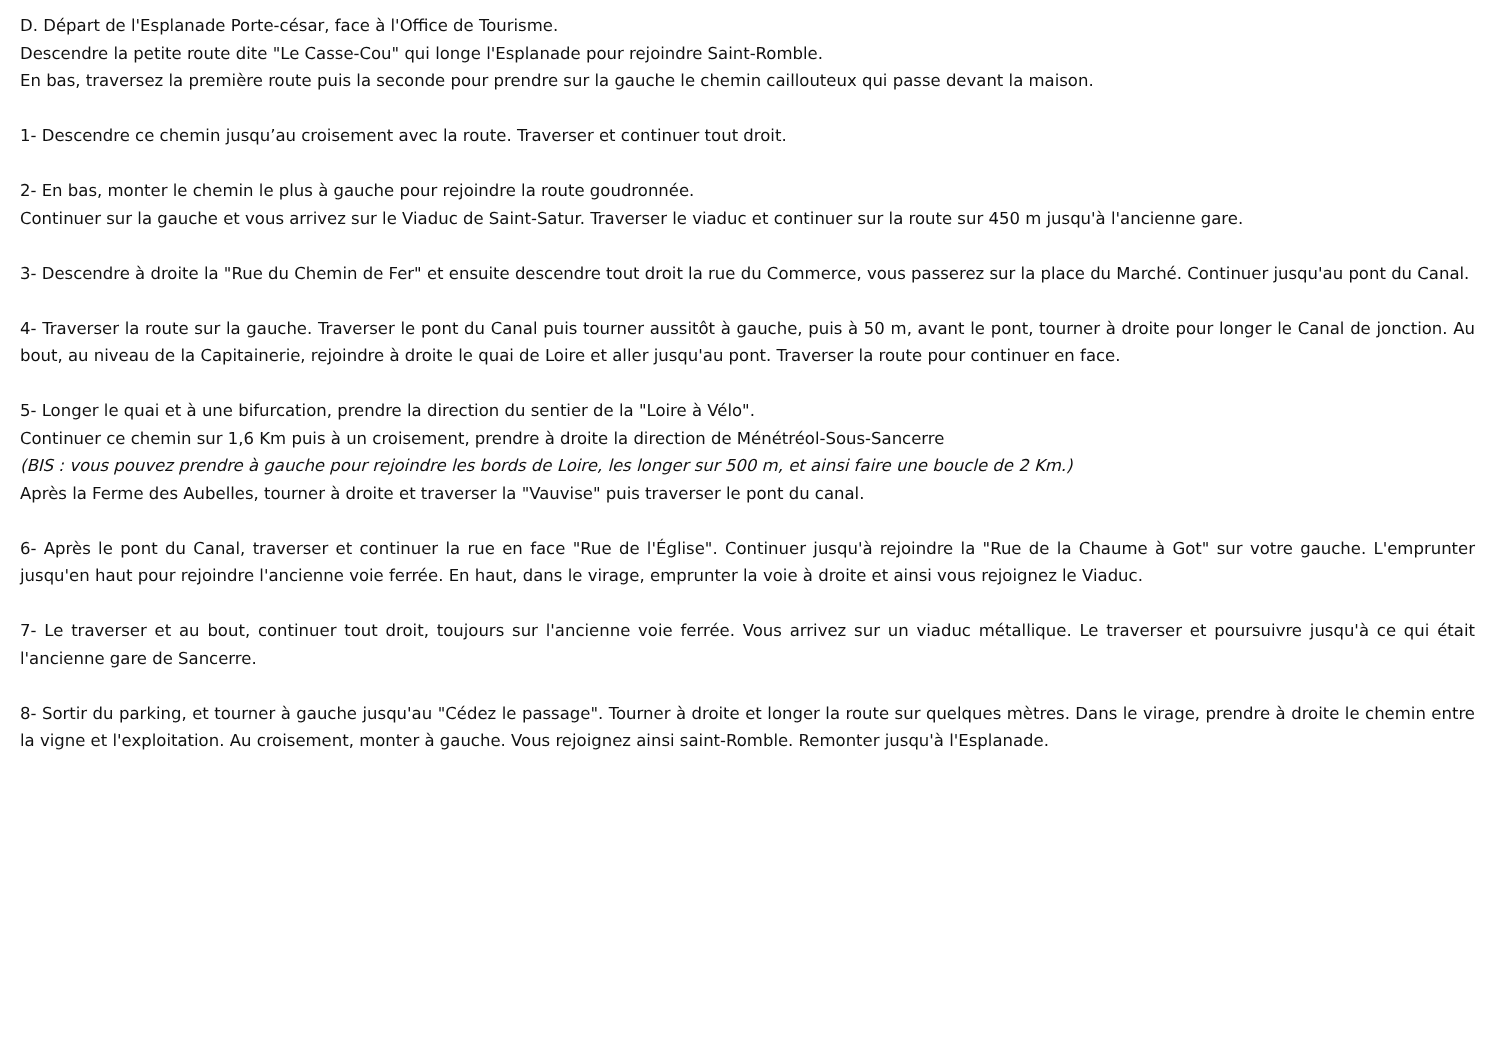D. Départ de l'Esplanade Porte-césar, face à l'Office de Tourisme.
Descendre la petite route dite "Le Casse-Cou" qui longe l'Esplanade pour rejoindre Saint-Romble.
En bas, traversez la première route puis la seconde pour prendre sur la gauche le chemin caillouteux qui passe devant la maison.
1- Descendre ce chemin jusqu’au croisement avec la route. Traverser et continuer tout droit.
2- En bas, monter le chemin le plus à gauche pour rejoindre la route goudronnée.
Continuer sur la gauche et vous arrivez sur le Viaduc de Saint-Satur. Traverser le viaduc et continuer sur la route sur 450 m jusqu'à l'ancienne gare.
3- Descendre à droite la "Rue du Chemin de Fer" et ensuite descendre tout droit la rue du Commerce, vous passerez sur la place du Marché. Continuer jusqu'au pont du Canal.
4- Traverser la route sur la gauche. Traverser le pont du Canal puis tourner aussitôt à gauche, puis à 50 m, avant le pont, tourner à droite pour longer le Canal de jonction. Au bout, au niveau de la Capitainerie, rejoindre à droite le quai de Loire et aller jusqu'au pont. Traverser la route pour continuer en face.
5- Longer le quai et à une bifurcation, prendre la direction du sentier de la "Loire à Vélo".
Continuer ce chemin sur 1,6 Km puis à un croisement, prendre à droite la direction de Ménétréol-Sous-Sancerre
(BIS : vous pouvez prendre à gauche pour rejoindre les bords de Loire, les longer sur 500 m, et ainsi faire une boucle de 2 Km.)
Après la Ferme des Aubelles, tourner à droite et traverser la "Vauvise" puis traverser le pont du canal.
6- Après le pont du Canal, traverser et continuer la rue en face "Rue de l'Église". Continuer jusqu'à rejoindre la "Rue de la Chaume à Got" sur votre gauche. L'emprunter jusqu'en haut pour rejoindre l'ancienne voie ferrée. En haut, dans le virage, emprunter la voie à droite et ainsi vous rejoignez le Viaduc.
7- Le traverser et au bout, continuer tout droit, toujours sur l'ancienne voie ferrée. Vous arrivez sur un viaduc métallique. Le traverser et poursuivre jusqu'à ce qui était l'ancienne gare de Sancerre.
8- Sortir du parking, et tourner à gauche jusqu'au "Cédez le passage". Tourner à droite et longer la route sur quelques mètres. Dans le virage, prendre à droite le chemin entre la vigne et l'exploitation. Au croisement, monter à gauche. Vous rejoignez ainsi saint-Romble. Remonter jusqu'à l'Esplanade.